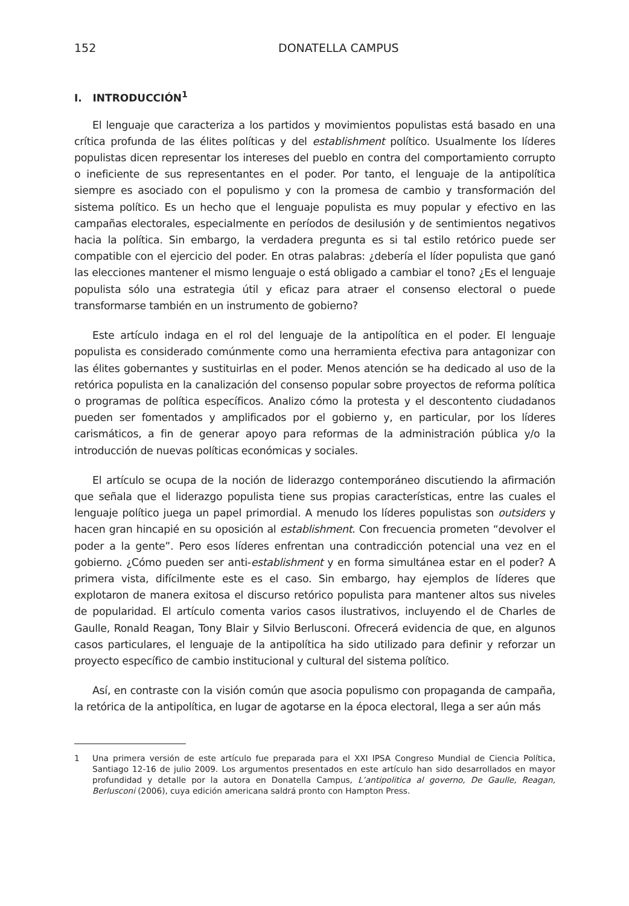152 DONATELLA CAMPUS
I. INTRODUCCIÓN<sup>1</sup>
El lenguaje que caracteriza a los partidos y movimientos populistas está basado en una crítica profunda de las élites políticas y del establishment político. Usualmente los líderes populistas dicen representar los intereses del pueblo en contra del comportamiento corrupto o ineficiente de sus representantes en el poder. Por tanto, el lenguaje de la antipolítica siempre es asociado con el populismo y con la promesa de cambio y transformación del sistema político. Es un hecho que el lenguaje populista es muy popular y efectivo en las campañas electorales, especialmente en períodos de desilusión y de sentimientos negativos hacia la política. Sin embargo, la verdadera pregunta es si tal estilo retórico puede ser compatible con el ejercicio del poder. En otras palabras: ¿debería el líder populista que ganó las elecciones mantener el mismo lenguaje o está obligado a cambiar el tono? ¿Es el lenguaje populista sólo una estrategia útil y eficaz para atraer el consenso electoral o puede transformarse también en un instrumento de gobierno?
Este artículo indaga en el rol del lenguaje de la antipolítica en el poder. El lenguaje populista es considerado comúnmente como una herramienta efectiva para antagonizar con las élites gobernantes y sustituirlas en el poder. Menos atención se ha dedicado al uso de la retórica populista en la canalización del consenso popular sobre proyectos de reforma política o programas de política específicos. Analizo cómo la protesta y el descontento ciudadanos pueden ser fomentados y amplificados por el gobierno y, en particular, por los líderes carismáticos, a fin de generar apoyo para reformas de la administración pública y/o la introducción de nuevas políticas económicas y sociales.
El artículo se ocupa de la noción de liderazgo contemporáneo discutiendo la afirmación que señala que el liderazgo populista tiene sus propias características, entre las cuales el lenguaje político juega un papel primordial. A menudo los líderes populistas son outsiders y hacen gran hincapié en su oposición al establishment. Con frecuencia prometen “devolver el poder a la gente”. Pero esos líderes enfrentan una contradicción potencial una vez en el gobierno. ¿Cómo pueden ser anti-establishment y en forma simultánea estar en el poder? A primera vista, difícilmente este es el caso. Sin embargo, hay ejemplos de líderes que explotaron de manera exitosa el discurso retórico populista para mantener altos sus niveles de popularidad. El artículo comenta varios casos ilustrativos, incluyendo el de Charles de Gaulle, Ronald Reagan, Tony Blair y Silvio Berlusconi. Ofrecerá evidencia de que, en algunos casos particulares, el lenguaje de la antipolítica ha sido utilizado para definir y reforzar un proyecto específico de cambio institucional y cultural del sistema político.
Así, en contraste con la visión común que asocia populismo con propaganda de campaña, la retórica de la antipolítica, en lugar de agotarse en la época electoral, llega a ser aún más
1 Una primera versión de este artículo fue preparada para el XXI IPSA Congreso Mundial de Ciencia Política, Santiago 12-16 de julio 2009. Los argumentos presentados en este artículo han sido desarrollados en mayor profundidad y detalle por la autora en Donatella Campus, L’antipolitica al governo, De Gaulle, Reagan, Berlusconi (2006), cuya edición americana saldrá pronto con Hampton Press.